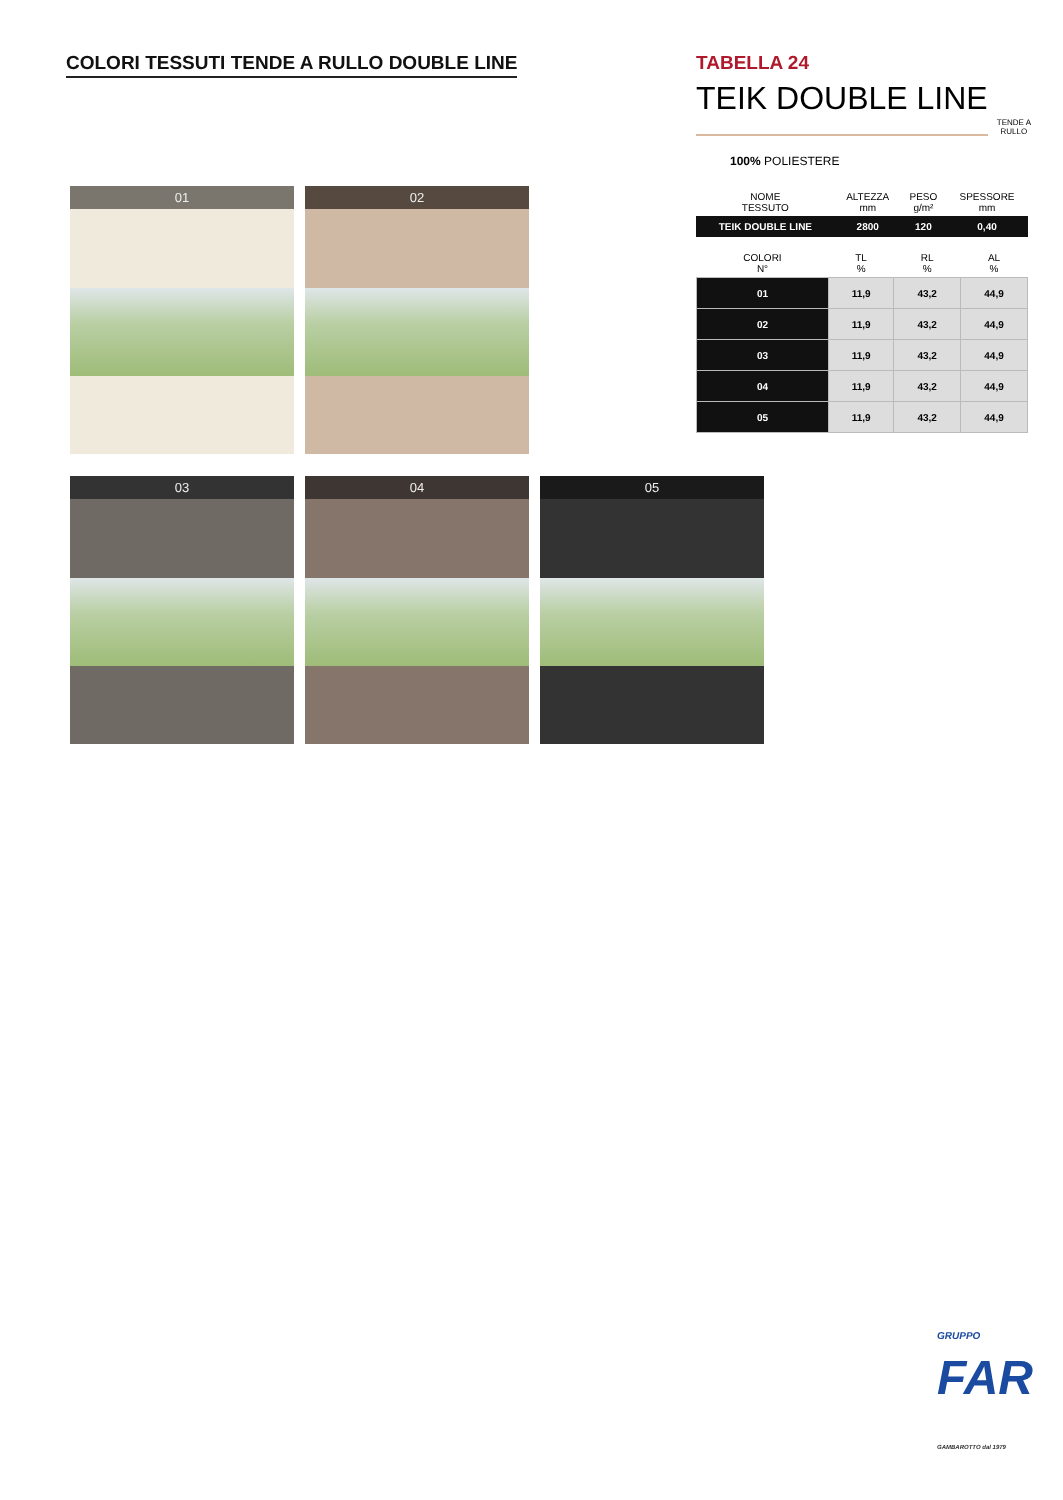COLORI TESSUTI TENDE A RULLO DOUBLE LINE
01
02
03
04
05
TABELLA 24
TEIK DOUBLE LINE
TENDE A
RULLO
100% POLIESTERE
| NOME TESSUTO | ALTEZZA mm | PESO g/m² | SPESSORE mm |
| --- | --- | --- | --- |
| TEIK DOUBLE LINE | 2800 | 120 | 0,40 |
| COLORI N° | TL % | RL % | AL % |
| --- | --- | --- | --- |
| 01 | 11,9 | 43,2 | 44,9 |
| 02 | 11,9 | 43,2 | 44,9 |
| 03 | 11,9 | 43,2 | 44,9 |
| 04 | 11,9 | 43,2 | 44,9 |
| 05 | 11,9 | 43,2 | 44,9 |
GRUPPO
FAR
GAMBAROTTO dal 1979